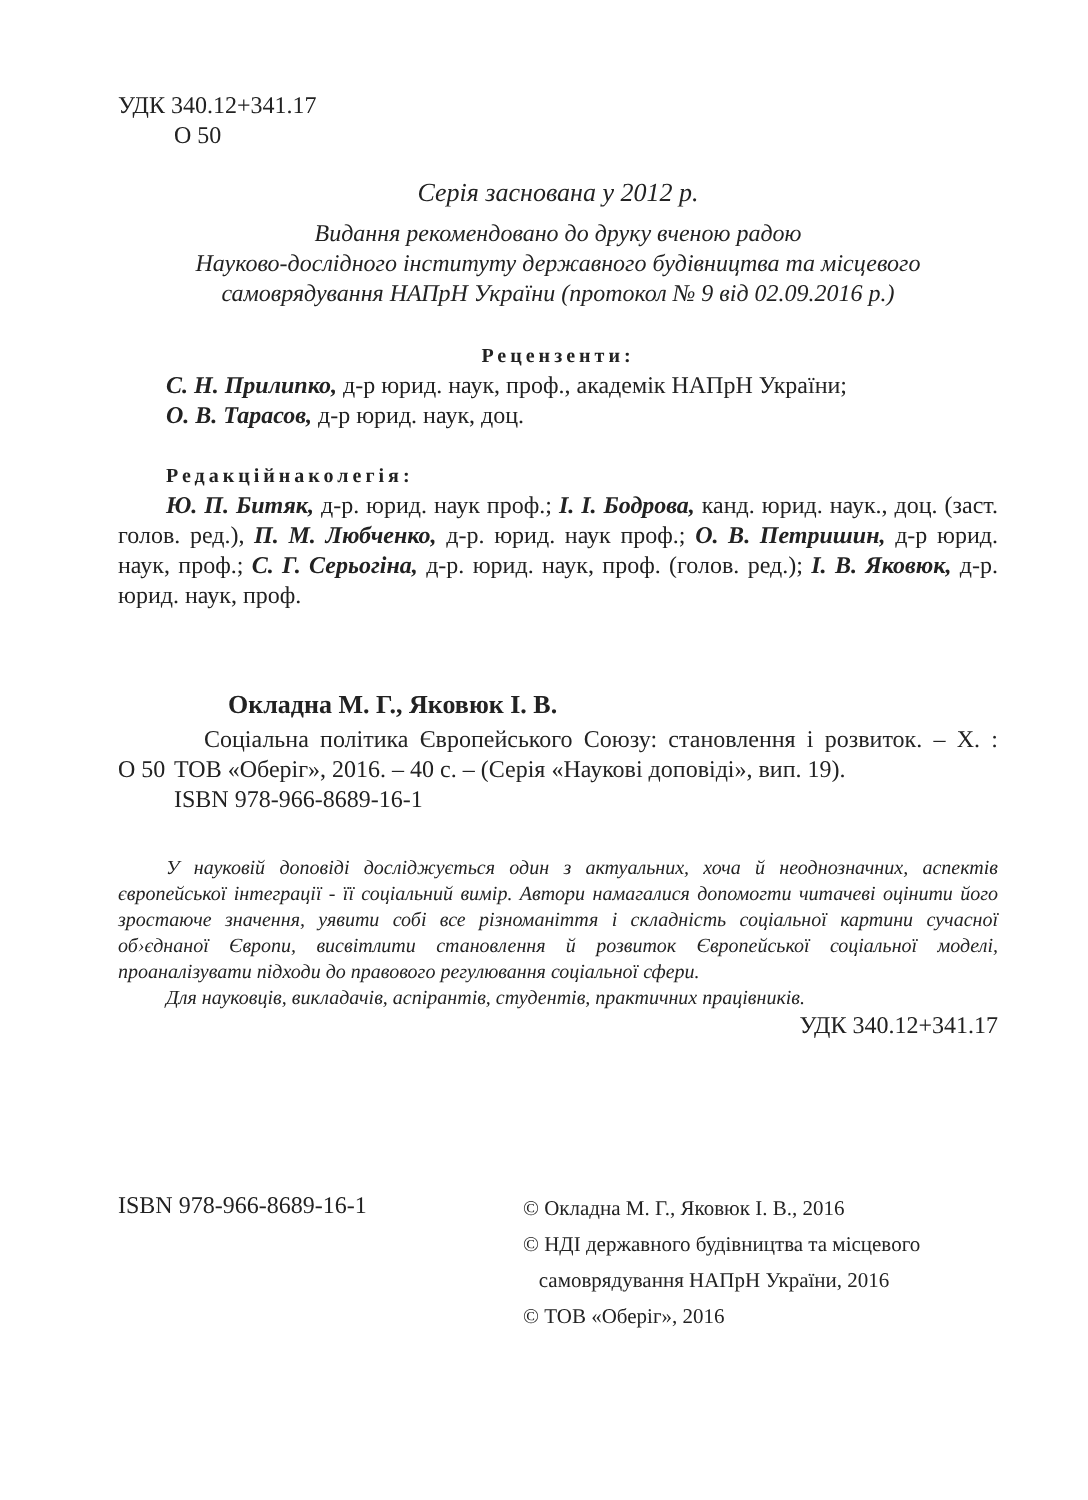УДК 340.12+341.17
О 50
Серія заснована у 2012 р.
Видання рекомендовано до друку вченою радою
Науково-дослідного інституту державного будівництва та місцевого
самоврядування НАПрН України (протокол № 9 від 02.09.2016 р.)
Рецензенти:
С. Н. Прилипко, д-р юрид. наук, проф., академік НАПрН України;
О. В. Тарасов, д-р юрид. наук, доц.
Редакційнаколегія:
Ю. П. Битяк, д-р. юрид. наук проф.; І. І. Бодрова, канд. юрид. наук., доц. (заст. голов. ред.), П. М. Любченко, д-р. юрид. наук проф.; О. В. Петришин, д-р юрид. наук, проф.; С. Г. Серьогіна, д-р. юрид. наук, проф. (голов. ред.); І. В. Яковюк, д-р. юрид. наук, проф.
Окладна М. Г., Яковюк І. В.
О 50
Соціальна політика Європейського Союзу: становлення і розвиток. – Х. : ТОВ «Оберіг», 2016. – 40 с. – (Серія «Наукові доповіді», вип. 19).
ISBN 978-966-8689-16-1
У науковій доповіді досліджується один з актуальних, хоча й неоднозначних, аспектів європейської інтеграції - її соціальний вимір. Автори намагалися допомогти читачеві оцінити його зростаюче значення, уявити собі все різноманіття і складність соціальної картини сучасної об›єднаної Європи, висвітлити становлення й розвиток Європейської соціальної моделі, проаналізувати підходи до правового регулювання соціальної сфери.
Для науковців, викладачів, аспірантів, студентів, практичних працівників.
УДК 340.12+341.17
ISBN 978-966-8689-16-1
© Окладна М. Г., Яковюк І. В., 2016
© НДІ державного будівництва та місцевого
самоврядування НАПрН України, 2016
© ТОВ «Оберіг», 2016